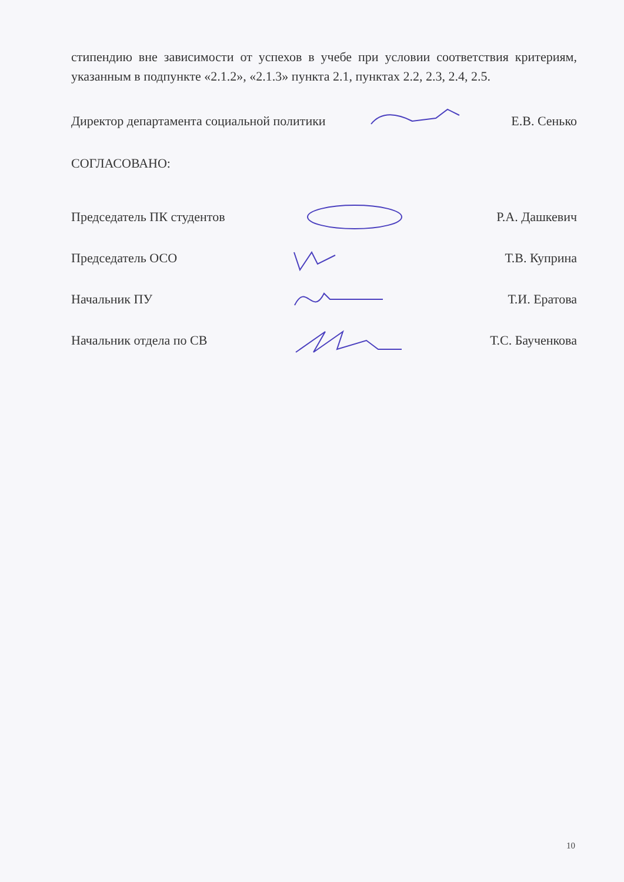стипендию вне зависимости от успехов в учебе при условии соответствия критериям, указанным в подпункте «2.1.2», «2.1.3» пункта 2.1, пунктах 2.2, 2.3, 2.4, 2.5.
Директор департамента социальной политики Е.В. Сенько
СОГЛАСОВАНО:
Председатель ПК студентов Р.А. Дашкевич
Председатель ОСО Т.В. Куприна
Начальник ПУ Т.И. Ератова
Начальник отдела по СВ Т.С. Баученкова
10